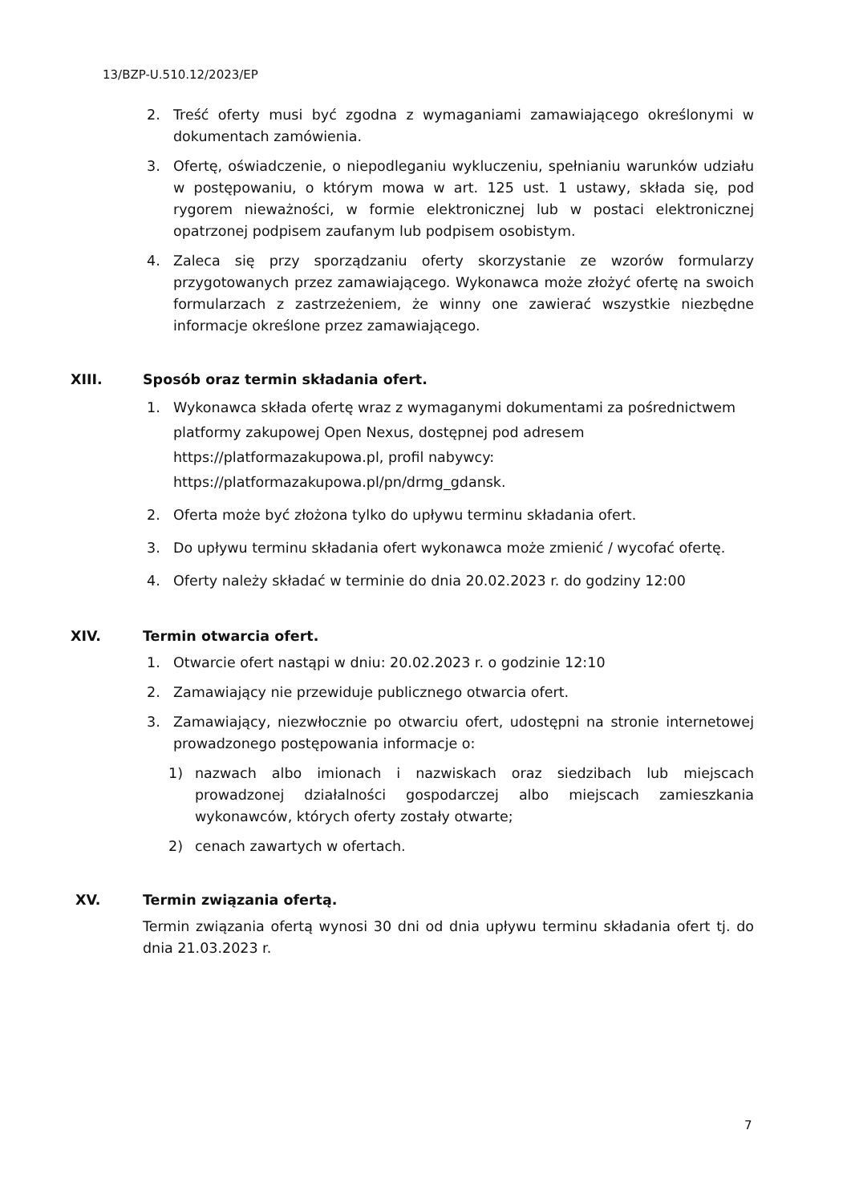13/BZP-U.510.12/2023/EP
2. Treść oferty musi być zgodna z wymaganiami zamawiającego określonymi w dokumentach zamówienia.
3. Ofertę, oświadczenie, o niepodleganiu wykluczeniu, spełnianiu warunków udziału w postępowaniu, o którym mowa w art. 125 ust. 1 ustawy, składa się, pod rygorem nieważności, w formie elektronicznej lub w postaci elektronicznej opatrzonej podpisem zaufanym lub podpisem osobistym.
4. Zaleca się przy sporządzaniu oferty skorzystanie ze wzorów formularzy przygotowanych przez zamawiającego. Wykonawca może złożyć ofertę na swoich formularzach z zastrzeżeniem, że winny one zawierać wszystkie niezbędne informacje określone przez zamawiającego.
XIII. Sposób oraz termin składania ofert.
1. Wykonawca składa ofertę wraz z wymaganymi dokumentami za pośrednictwem platformy zakupowej Open Nexus, dostępnej pod adresem https://platformazakupowa.pl, profil nabywcy:
https://platformazakupowa.pl/pn/drmg_gdansk.
2. Oferta może być złożona tylko do upływu terminu składania ofert.
3. Do upływu terminu składania ofert wykonawca może zmienić / wycofać ofertę.
4. Oferty należy składać w terminie do dnia 20.02.2023 r. do godziny 12:00
XIV. Termin otwarcia ofert.
1. Otwarcie ofert nastąpi w dniu: 20.02.2023 r. o godzinie 12:10
2. Zamawiający nie przewiduje publicznego otwarcia ofert.
3. Zamawiający, niezwłocznie po otwarciu ofert, udostępni na stronie internetowej prowadzonego postępowania informacje o:
1) nazwach albo imionach i nazwiskach oraz siedzibach lub miejscach prowadzonej działalności gospodarczej albo miejscach zamieszkania wykonawców, których oferty zostały otwarte;
2) cenach zawartych w ofertach.
XV. Termin związania ofertą.
Termin związania ofertą wynosi 30 dni od dnia upływu terminu składania ofert tj. do dnia 21.03.2023 r.
7